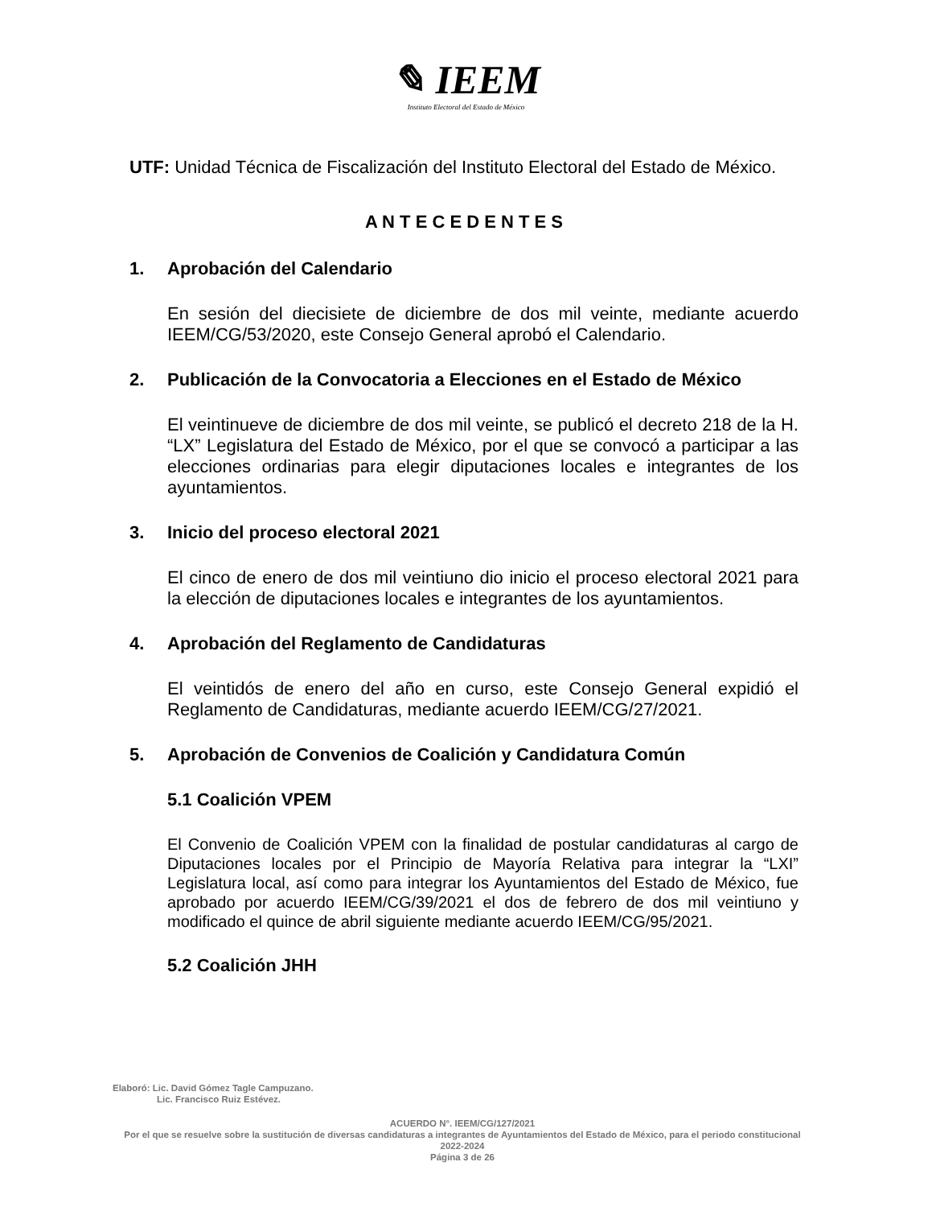✎ IEEM
Instituto Electoral del Estado de México
UTF: Unidad Técnica de Fiscalización del Instituto Electoral del Estado de México.
A N T E C E D E N T E S
1. Aprobación del Calendario
En sesión del diecisiete de diciembre de dos mil veinte, mediante acuerdo IEEM/CG/53/2020, este Consejo General aprobó el Calendario.
2. Publicación de la Convocatoria a Elecciones en el Estado de México
El veintinueve de diciembre de dos mil veinte, se publicó el decreto 218 de la H. “LX” Legislatura del Estado de México, por el que se convocó a participar a las elecciones ordinarias para elegir diputaciones locales e integrantes de los ayuntamientos.
3. Inicio del proceso electoral 2021
El cinco de enero de dos mil veintiuno dio inicio el proceso electoral 2021 para la elección de diputaciones locales e integrantes de los ayuntamientos.
4. Aprobación del Reglamento de Candidaturas
El veintidós de enero del año en curso, este Consejo General expidió el Reglamento de Candidaturas, mediante acuerdo IEEM/CG/27/2021.
5. Aprobación de Convenios de Coalición y Candidatura Común
5.1 Coalición VPEM
El Convenio de Coalición VPEM con la finalidad de postular candidaturas al cargo de Diputaciones locales por el Principio de Mayoría Relativa para integrar la “LXI” Legislatura local, así como para integrar los Ayuntamientos del Estado de México, fue aprobado por acuerdo IEEM/CG/39/2021 el dos de febrero de dos mil veintiuno y modificado el quince de abril siguiente mediante acuerdo IEEM/CG/95/2021.
5.2 Coalición JHH
Elaboró: Lic. David Gómez Tagle Campuzano.
Lic. Francisco Ruiz Estévez.
ACUERDO N°. IEEM/CG/127/2021
Por el que se resuelve sobre la sustitución de diversas candidaturas a integrantes de Ayuntamientos del Estado de México, para el periodo constitucional 2022-2024
Página 3 de 26